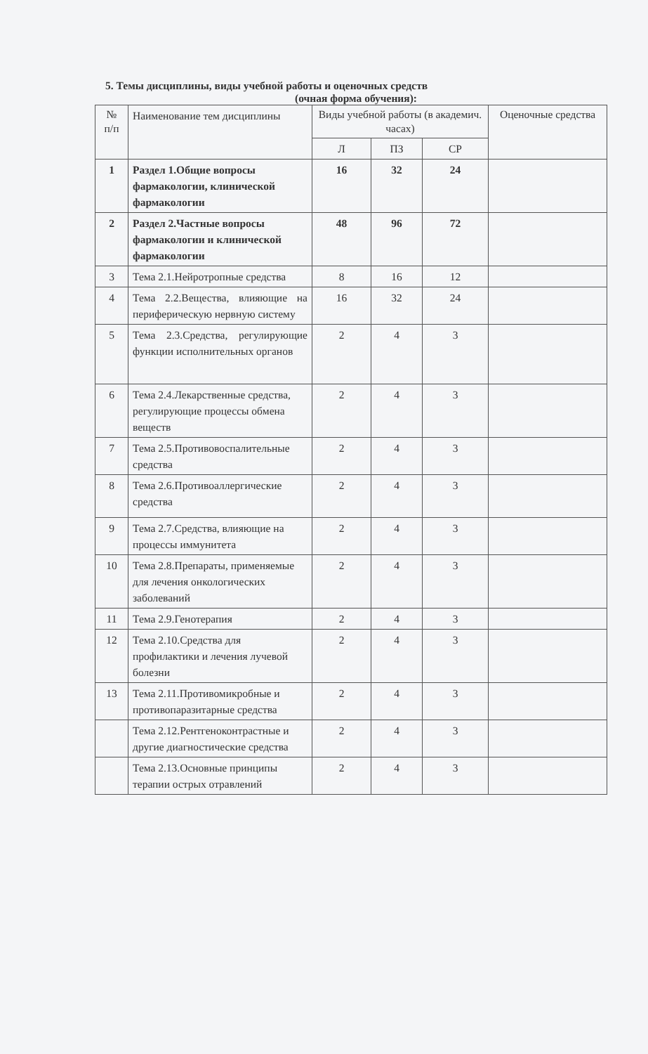5. Темы дисциплины, виды учебной работы и оценочных средств
(очная форма обучения):
| № п/п | Наименование тем дисциплины | Виды учебной работы (в академич. часах) | | | Оценочные средства |
| --- | --- | --- | --- | --- | --- |
| | | Л | ПЗ | СР | |
| 1 | Раздел 1.Общие вопросы фармакологии, клинической фармакологии | 16 | 32 | 24 | |
| 2 | Раздел 2.Частные вопросы фармакологии и клинической фармакологии | 48 | 96 | 72 | |
| 3 | Тема 2.1.Нейротропные средства | 8 | 16 | 12 | |
| 4 | Тема 2.2.Вещества, влияющие на периферическую нервную систему | 16 | 32 | 24 | |
| 5 | Тема 2.3.Средства, регулирующие функции исполнительных органов | 2 | 4 | 3 | |
| 6 | Тема 2.4.Лекарственные средства, регулирующие процессы обмена веществ | 2 | 4 | 3 | |
| 7 | Тема 2.5.Противовоспалительные средства | 2 | 4 | 3 | |
| 8 | Тема 2.6.Противоаллергические средства | 2 | 4 | 3 | |
| 9 | Тема 2.7.Средства, влияющие на процессы иммунитета | 2 | 4 | 3 | |
| 10 | Тема 2.8.Препараты, применяемые для лечения онкологических заболеваний | 2 | 4 | 3 | |
| 11 | Тема 2.9.Генотерапия | 2 | 4 | 3 | |
| 12 | Тема 2.10.Средства для профилактики и лечения лучевой болезни | 2 | 4 | 3 | |
| 13 | Тема 2.11.Противомикробные и противопаразитарные средства | 2 | 4 | 3 | |
| | Тема 2.12.Рентгеноконтрастные и другие диагностические средства | 2 | 4 | 3 | |
| | Тема 2.13.Основные принципы терапии острых отравлений | 2 | 4 | 3 | |